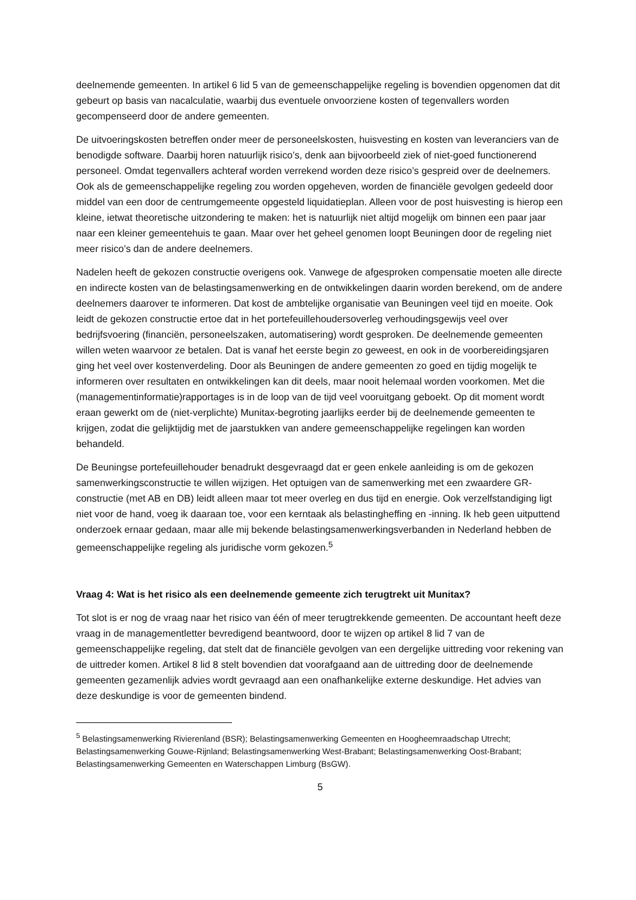deelnemende gemeenten. In artikel 6 lid 5 van de gemeenschappelijke regeling is bovendien opgenomen dat dit gebeurt op basis van nacalculatie, waarbij dus eventuele onvoorziene kosten of tegenvallers worden gecompenseerd door de andere gemeenten.
De uitvoeringskosten betreffen onder meer de personeelskosten, huisvesting en kosten van leveranciers van de benodigde software. Daarbij horen natuurlijk risico’s, denk aan bijvoorbeeld ziek of niet-goed functionerend personeel. Omdat tegenvallers achteraf worden verrekend worden deze risico’s gespreid over de deelnemers. Ook als de gemeenschappelijke regeling zou worden opgeheven, worden de financiële gevolgen gedeeld door middel van een door de centrumgemeente opgesteld liquidatieplan. Alleen voor de post huisvesting is hierop een kleine, ietwat theoretische uitzondering te maken: het is natuurlijk niet altijd mogelijk om binnen een paar jaar naar een kleiner gemeentehuis te gaan. Maar over het geheel genomen loopt Beuningen door de regeling niet meer risico’s dan de andere deelnemers.
Nadelen heeft de gekozen constructie overigens ook. Vanwege de afgesproken compensatie moeten alle directe en indirecte kosten van de belastingsamenwerking en de ontwikkelingen daarin worden berekend, om de andere deelnemers daarover te informeren. Dat kost de ambtelijke organisatie van Beuningen veel tijd en moeite. Ook leidt de gekozen constructie ertoe dat in het portefeuillehoudersoverleg verhoudingsgewijs veel over bedrijfsvoering (financiën, personeelszaken, automatisering) wordt gesproken. De deelnemende gemeenten willen weten waarvoor ze betalen. Dat is vanaf het eerste begin zo geweest, en ook in de voorbereidingsjaren ging het veel over kostenverdeling. Door als Beuningen de andere gemeenten zo goed en tijdig mogelijk te informeren over resultaten en ontwikkelingen kan dit deels, maar nooit helemaal worden voorkomen. Met die (managementinformatie)rapportages is in de loop van de tijd veel vooruitgang geboekt. Op dit moment wordt eraan gewerkt om de (niet-verplichte) Munitax-begroting jaarlijks eerder bij de deelnemende gemeenten te krijgen, zodat die gelijktijdig met de jaarstukken van andere gemeenschappelijke regelingen kan worden behandeld.
De Beuningse portefeuillehouder benadrukt desgevraagd dat er geen enkele aanleiding is om de gekozen samenwerkingsconstructie te willen wijzigen. Het optuigen van de samenwerking met een zwaardere GR-constructie (met AB en DB) leidt alleen maar tot meer overleg en dus tijd en energie. Ook verzelfstandiging ligt niet voor de hand, voeg ik daaraan toe, voor een kerntaak als belastingheffing en -inning. Ik heb geen uitputtend onderzoek ernaar gedaan, maar alle mij bekende belastingsamenwerkingsverbanden in Nederland hebben de gemeenschappelijke regeling als juridische vorm gekozen.<sup>5</sup>
Vraag 4: Wat is het risico als een deelnemende gemeente zich terugtrekt uit Munitax?
Tot slot is er nog de vraag naar het risico van één of meer terugtrekkende gemeenten. De accountant heeft deze vraag in de managementletter bevredigend beantwoord, door te wijzen op artikel 8 lid 7 van de gemeenschappelijke regeling, dat stelt dat de financiële gevolgen van een dergelijke uittreding voor rekening van de uittreder komen. Artikel 8 lid 8 stelt bovendien dat voorafgaand aan de uittreding door de deelnemende gemeenten gezamenlijk advies wordt gevraagd aan een onafhankelijke externe deskundige. Het advies van deze deskundige is voor de gemeenten bindend.
<sup>5</sup> Belastingsamenwerking Rivierenland (BSR); Belastingsamenwerking Gemeenten en Hoogheemraadschap Utrecht; Belastingsamenwerking Gouwe-Rijnland; Belastingsamenwerking West-Brabant; Belastingsamenwerking Oost-Brabant; Belastingsamenwerking Gemeenten en Waterschappen Limburg (BsGW).
5